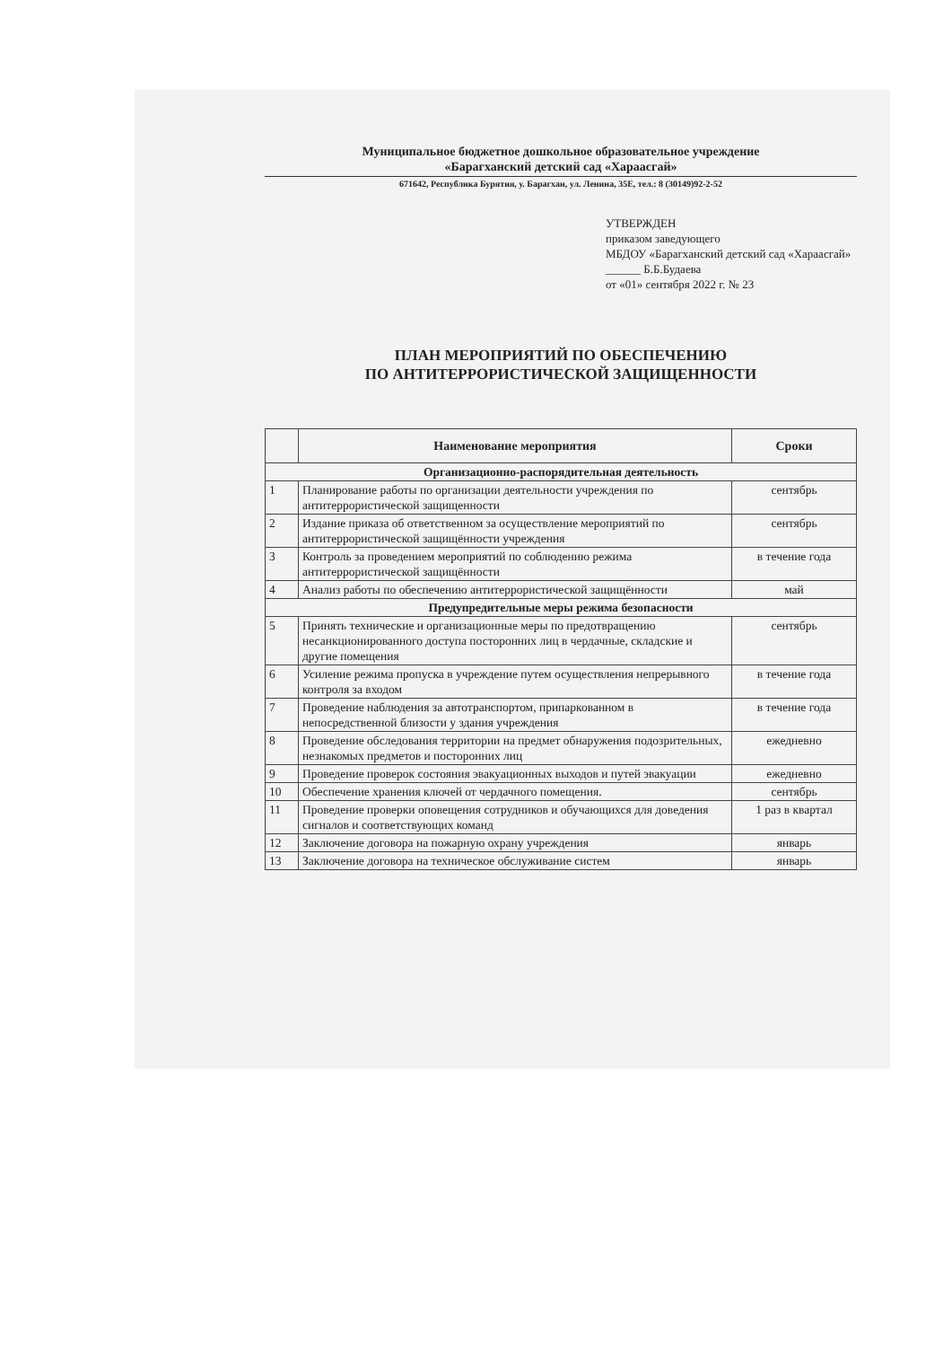Муниципальное бюджетное дошкольное образовательное учреждение
«Барагханский детский сад «Хараасгай»
671642, Республика Бурятия, у. Барагхан, ул. Ленина, 35Е, тел.: 8 (30149)92-2-52
УТВЕРЖДЕН
приказом заведующего
МБДОУ «Барагханский детский сад «Хараасгай» ______ Б.Б.Будаева
от «01» сентября 2022 г. № 23
ПЛАН МЕРОПРИЯТИЙ ПО ОБЕСПЕЧЕНИЮ
ПО АНТИТЕРРОРИСТИЧЕСКОЙ ЗАЩИЩЕННОСТИ
| | Наименование мероприятия | Сроки |
| --- | --- | --- |
| Организационно-распорядительная деятельность | | |
| 1 | Планирование работы по организации деятельности учреждения по антитеррористической защищенности | сентябрь |
| 2 | Издание приказа об ответственном за осуществление мероприятий по антитеррористической защищённости учреждения | сентябрь |
| 3 | Контроль за проведением мероприятий по соблюдению режима антитеррористической защищённости | в течение года |
| 4 | Анализ работы по обеспечению антитеррористической защищённости | май |
| Предупредительные меры режима безопасности | | |
| 5 | Принять технические и организационные меры по предотвращению несанкционированного доступа посторонних лиц в чердачные, складские и другие помещения | сентябрь |
| 6 | Усиление режима пропуска в учреждение путем осуществления непрерывного контроля за входом | в течение года |
| 7 | Проведение наблюдения за автотранспортом, припаркованном в непосредственной близости у здания учреждения | в течение года |
| 8 | Проведение обследования территории на предмет обнаружения подозрительных, незнакомых предметов и посторонних лиц | ежедневно |
| 9 | Проведение проверок состояния эвакуационных выходов и путей эвакуации | ежедневно |
| 10 | Обеспечение хранения ключей от чердачного помещения. | сентябрь |
| 11 | Проведение проверки оповещения сотрудников и обучающихся для доведения сигналов и соответствующих команд | 1 раз в квартал |
| 12 | Заключение договора на пожарную охрану учреждения | январь |
| 13 | Заключение договора на техническое обслуживание систем | январь |